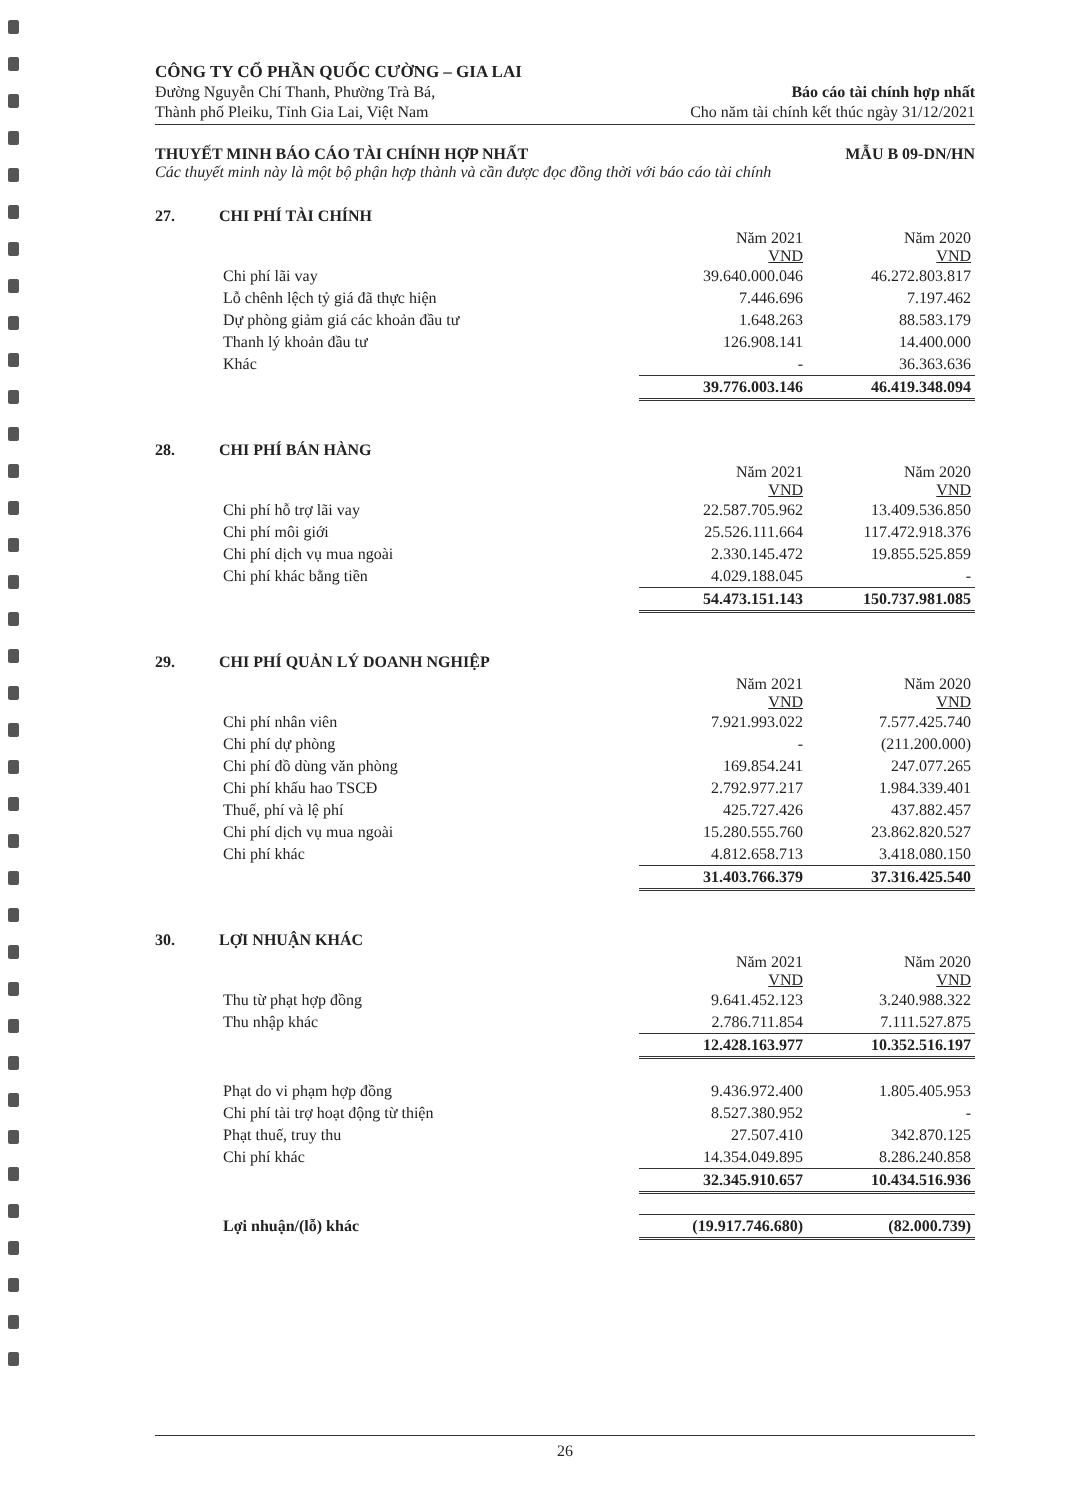CÔNG TY CỔ PHẦN QUỐC CƯỜNG – GIA LAI
Đường Nguyễn Chí Thanh, Phường Trà Bá,
Thành phố Pleiku, Tỉnh Gia Lai, Việt Nam
Báo cáo tài chính hợp nhất
Cho năm tài chính kết thúc ngày 31/12/2021
THUYẾT MINH BÁO CÁO TÀI CHÍNH HỢP NHẤT
MẪU B 09-DN/HN
Các thuyết minh này là một bộ phận hợp thành và cần được đọc đồng thời với báo cáo tài chính
27. CHI PHÍ TÀI CHÍNH
| | Năm 2021 VND | Năm 2020 VND |
| Chi phí lãi vay | 39.640.000.046 | 46.272.803.817 |
| Lỗ chênh lệch tỷ giá đã thực hiện | 7.446.696 | 7.197.462 |
| Dự phòng giảm giá các khoản đầu tư | 1.648.263 | 88.583.179 |
| Thanh lý khoản đầu tư | 126.908.141 | 14.400.000 |
| Khác | - | 36.363.636 |
| | 39.776.003.146 | 46.419.348.094 |
28. CHI PHÍ BÁN HÀNG
| | Năm 2021 VND | Năm 2020 VND |
| Chi phí hỗ trợ lãi vay | 22.587.705.962 | 13.409.536.850 |
| Chi phí môi giới | 25.526.111.664 | 117.472.918.376 |
| Chi phí dịch vụ mua ngoài | 2.330.145.472 | 19.855.525.859 |
| Chi phí khác bằng tiền | 4.029.188.045 | - |
| | 54.473.151.143 | 150.737.981.085 |
29. CHI PHÍ QUẢN LÝ DOANH NGHIỆP
| | Năm 2021 VND | Năm 2020 VND |
| Chi phí nhân viên | 7.921.993.022 | 7.577.425.740 |
| Chi phí dự phòng | - | (211.200.000) |
| Chi phí đồ dùng văn phòng | 169.854.241 | 247.077.265 |
| Chi phí khấu hao TSCĐ | 2.792.977.217 | 1.984.339.401 |
| Thuế, phí và lệ phí | 425.727.426 | 437.882.457 |
| Chi phí dịch vụ mua ngoài | 15.280.555.760 | 23.862.820.527 |
| Chi phí khác | 4.812.658.713 | 3.418.080.150 |
| | 31.403.766.379 | 37.316.425.540 |
30. LỢI NHUẬN KHÁC
| | Năm 2021 VND | Năm 2020 VND |
| Thu từ phạt hợp đồng | 9.641.452.123 | 3.240.988.322 |
| Thu nhập khác | 2.786.711.854 | 7.111.527.875 |
| | 12.428.163.977 | 10.352.516.197 |
| Phạt do vi phạm hợp đồng | 9.436.972.400 | 1.805.405.953 |
| Chi phí tài trợ hoạt động từ thiện | 8.527.380.952 | - |
| Phạt thuế, truy thu | 27.507.410 | 342.870.125 |
| Chi phí khác | 14.354.049.895 | 8.286.240.858 |
| | 32.345.910.657 | 10.434.516.936 |
| Lợi nhuận/(lỗ) khác | (19.917.746.680) | (82.000.739) |
26